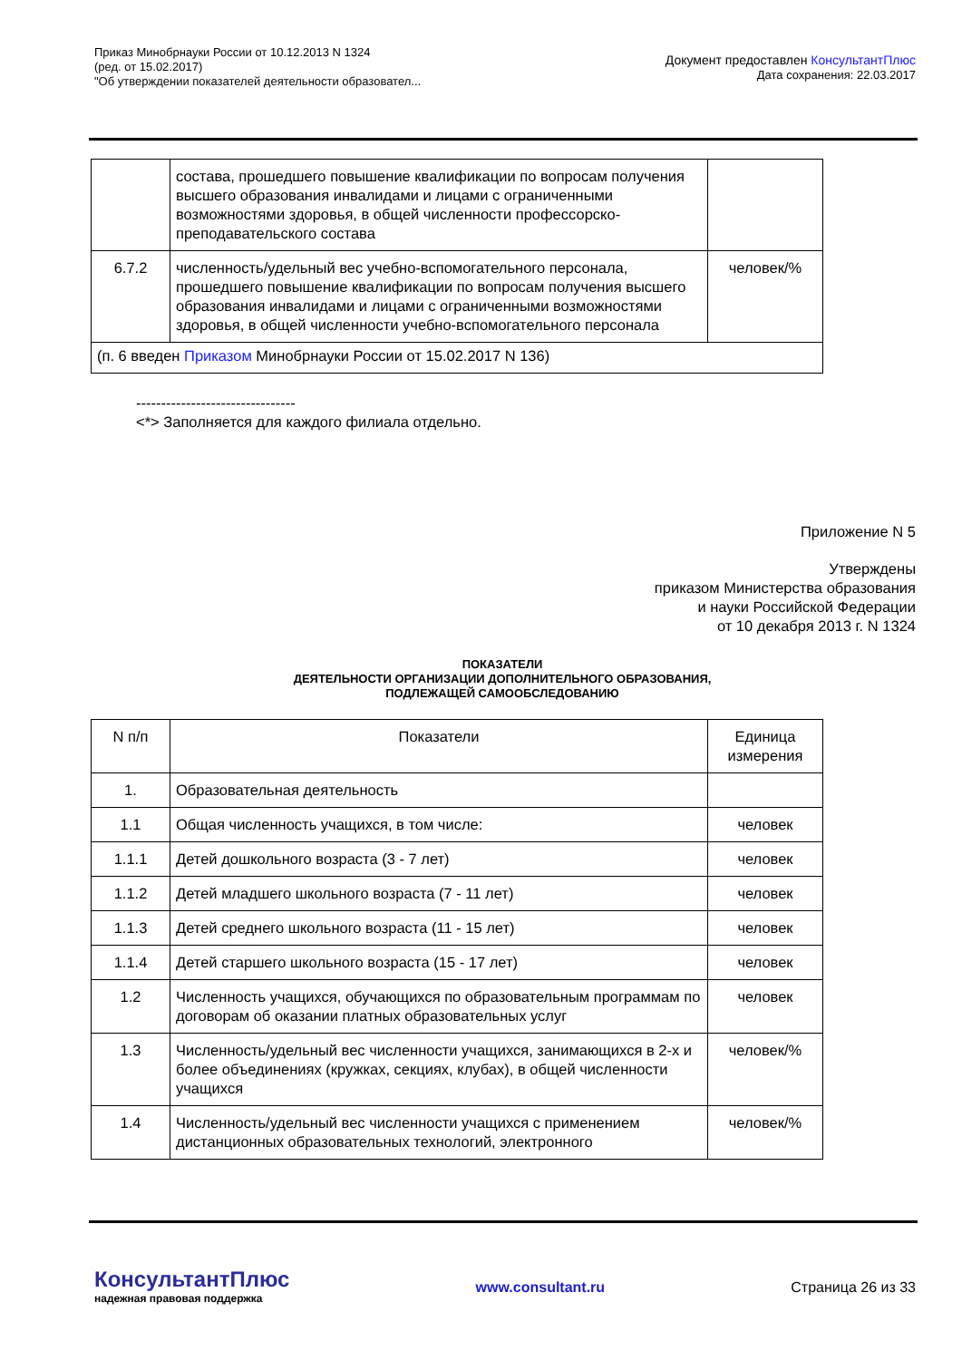Приказ Минобрнауки России от 10.12.2013 N 1324
(ред. от 15.02.2017)
"Об утверждении показателей деятельности образовател...
Документ предоставлен КонсультантПлюс
Дата сохранения: 22.03.2017
| | состава, прошедшего повышение квалификации по вопросам получения высшего образования инвалидами и лицами с ограниченными возможностями здоровья, в общей численности профессорско-преподавательского состава | |
| 6.7.2 | численность/удельный вес учебно-вспомогательного персонала, прошедшего повышение квалификации по вопросам получения высшего образования инвалидами и лицами с ограниченными возможностями здоровья, в общей численности учебно-вспомогательного персонала | человек/% |
| (п. 6 введен Приказом Минобрнауки России от 15.02.2017 N 136) | | |
--------------------------------
<*> Заполняется для каждого филиала отдельно.
Приложение N 5
Утверждены
приказом Министерства образования
и науки Российской Федерации
от 10 декабря 2013 г. N 1324
ПОКАЗАТЕЛИ
ДЕЯТЕЛЬНОСТИ ОРГАНИЗАЦИИ ДОПОЛНИТЕЛЬНОГО ОБРАЗОВАНИЯ,
ПОДЛЕЖАЩЕЙ САМООБСЛЕДОВАНИЮ
| N п/п | Показатели | Единица измерения |
| 1. | Образовательная деятельность | |
| 1.1 | Общая численность учащихся, в том числе: | человек |
| 1.1.1 | Детей дошкольного возраста (3 - 7 лет) | человек |
| 1.1.2 | Детей младшего школьного возраста (7 - 11 лет) | человек |
| 1.1.3 | Детей среднего школьного возраста (11 - 15 лет) | человек |
| 1.1.4 | Детей старшего школьного возраста (15 - 17 лет) | человек |
| 1.2 | Численность учащихся, обучающихся по образовательным программам по договорам об оказании платных образовательных услуг | человек |
| 1.3 | Численность/удельный вес численности учащихся, занимающихся в 2-х и более объединениях (кружках, секциях, клубах), в общей численности учащихся | человек/% |
| 1.4 | Численность/удельный вес численности учащихся с применением дистанционных образовательных технологий, электронного | человек/% |
КонсультантПлюс
надежная правовая поддержка
www.consultant.ru Страница 26 из 33